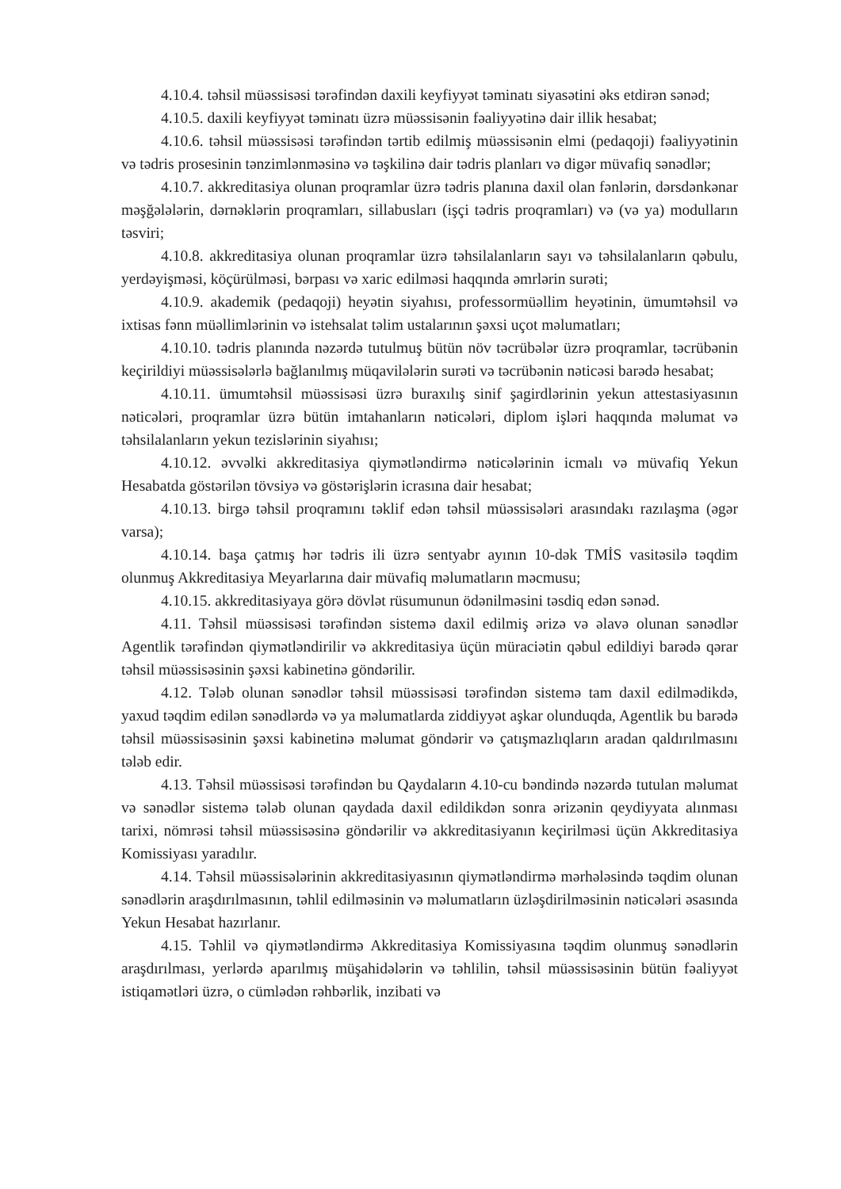4.10.4. təhsil müəssisəsi tərəfindən daxili keyfiyyət təminatı siyasətini əks etdirən sənəd;
4.10.5. daxili keyfiyyət təminatı üzrə müəssisənin fəaliyyətinə dair illik hesabat;
4.10.6. təhsil müəssisəsi tərəfindən tərtib edilmiş müəssisənin elmi (pedaqoji) fəaliyyətinin və tədris prosesinin tənzimlənməsinə və təşkilinə dair tədris planları və digər müvafiq sənədlər;
4.10.7. akkreditasiya olunan proqramlar üzrə tədris planına daxil olan fənlərin, dərsdənkənar məşğələlərin, dərnəklərin proqramları, sillabusları (işçi tədris proqramları) və (və ya) modulların təsviri;
4.10.8. akkreditasiya olunan proqramlar üzrə təhsilalanların sayı və təhsilalanların qəbulu, yerdəyişməsi, köçürülməsi, bərpası və xaric edilməsi haqqında əmrlərin surəti;
4.10.9. akademik (pedaqoji) heyətin siyahısı, professormüəllim heyətinin, ümumtəhsil və ixtisas fənn müəllimlərinin və istehsalat təlim ustalarının şəxsi uçot məlumatları;
4.10.10. tədris planında nəzərdə tutulmuş bütün növ təcrübələr üzrə proqramlar, təcrübənin keçirildiyi müəssisələrlə bağlanılmış müqavilələrin surəti və təcrübənin nəticəsi barədə hesabat;
4.10.11. ümumtəhsil müəssisəsi üzrə buraxılış sinif şagirdlərinin yekun attestasiyasının nəticələri, proqramlar üzrə bütün imtahanların nəticələri, diplom işləri haqqında məlumat və təhsilalanların yekun tezislərinin siyahısı;
4.10.12. əvvəlki akkreditasiya qiymətləndirmə nəticələrinin icmalı və müvafiq Yekun Hesabatda göstərilən tövsiyə və göstərişlərin icrasına dair hesabat;
4.10.13. birgə təhsil proqramını təklif edən təhsil müəssisələri arasındakı razılaşma (əgər varsa);
4.10.14. başa çatmış hər tədris ili üzrə sentyabr ayının 10-dək TMİS vasitəsilə təqdim olunmuş Akkreditasiya Meyarlarına dair müvafiq məlumatların məcmusu;
4.10.15. akkreditasiyaya görə dövlət rüsumunun ödənilməsini təsdiq edən sənəd.
4.11. Təhsil müəssisəsi tərəfindən sistemə daxil edilmiş ərizə və əlavə olunan sənədlər Agentlik tərəfindən qiymətləndirilir və akkreditasiya üçün müraciətin qəbul edildiyi barədə qərar təhsil müəssisəsinin şəxsi kabinetinə göndərilir.
4.12. Tələb olunan sənədlər təhsil müəssisəsi tərəfindən sistemə tam daxil edilmədikdə, yaxud təqdim edilən sənədlərdə və ya məlumatlarda ziddiyyət aşkar olunduqda, Agentlik bu barədə təhsil müəssisəsinin şəxsi kabinetinə məlumat göndərir və çatışmazlıqların aradan qaldırılmasını tələb edir.
4.13. Təhsil müəssisəsi tərəfindən bu Qaydaların 4.10-cu bəndində nəzərdə tutulan məlumat və sənədlər sistemə tələb olunan qaydada daxil edildikdən sonra ərizənin qeydiyyata alınması tarixi, nömrəsi təhsil müəssisəsinə göndərilir və akkreditasiyanın keçirilməsi üçün Akkreditasiya Komissiyası yaradılır.
4.14. Təhsil müəssisələrinin akkreditasiyasının qiymətləndirmə mərhələsində təqdim olunan sənədlərin araşdırılmasının, təhlil edilməsinin və məlumatların üzləşdirilməsinin nəticələri əsasında Yekun Hesabat hazırlanır.
4.15. Təhlil və qiymətləndirmə Akkreditasiya Komissiyasına təqdim olunmuş sənədlərin araşdırılması, yerlərdə aparılmış müşahidələrin və təhlilin, təhsil müəssisəsinin bütün fəaliyyət istiqamətləri üzrə, o cümlədən rəhbərlik, inzibati və